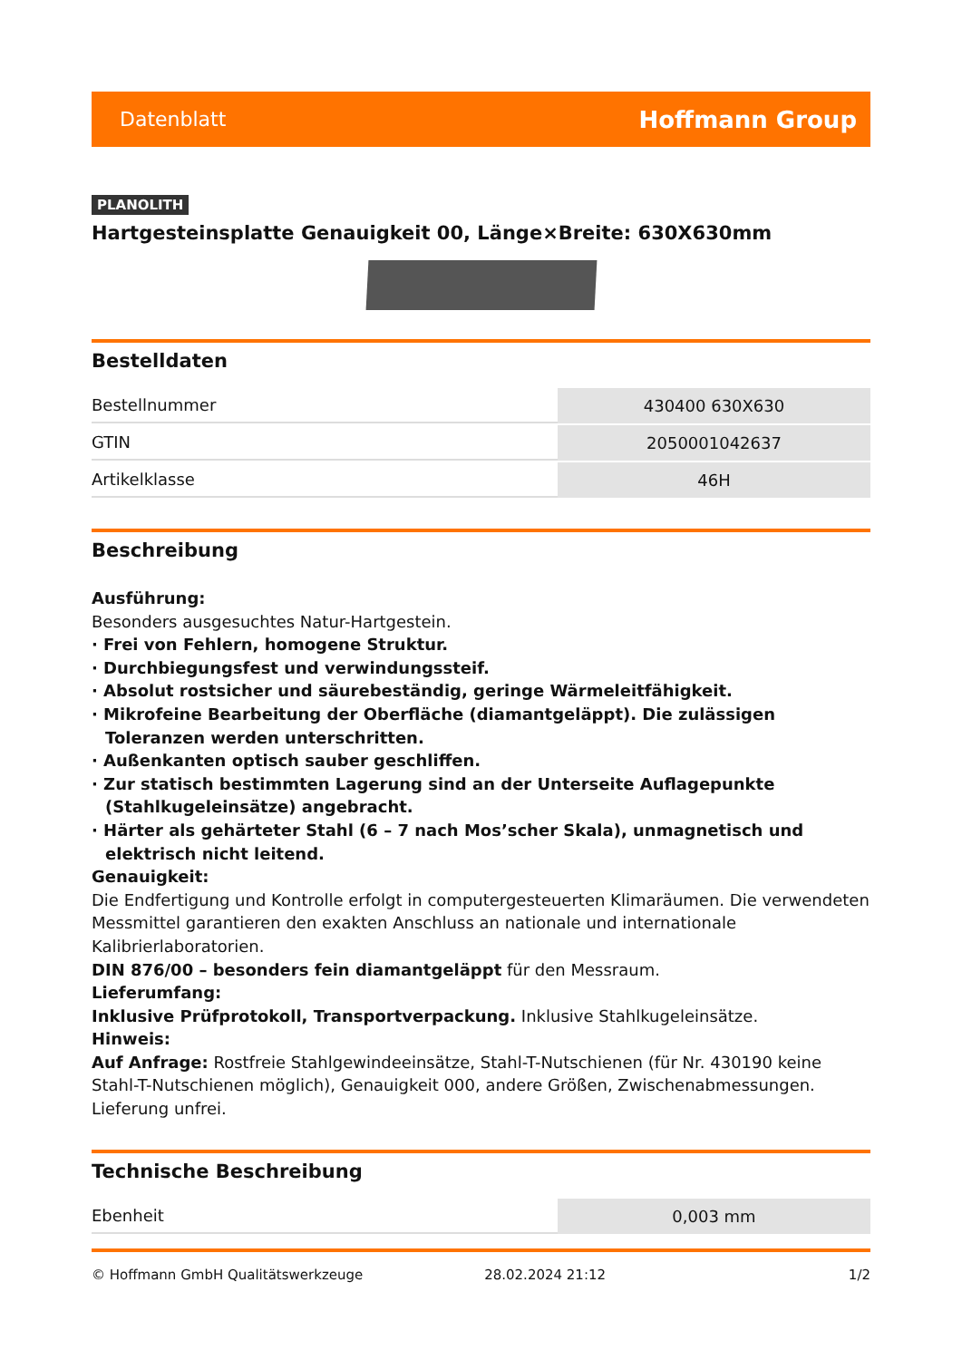Datenblatt Hoffmann Group
PLANOLITH
Hartgesteinsplatte Genauigkeit 00, Länge×Breite: 630X630mm
Bestelldaten
| Bestellnummer | 430400 630X630 |
| GTIN | 2050001042637 |
| Artikelklasse | 46H |
Beschreibung
Ausführung:
Besonders ausgesuchtes Natur-Hartgestein.
· Frei von Fehlern, homogene Struktur.
· Durchbiegungsfest und verwindungssteif.
· Absolut rostsicher und säurebeständig, geringe Wärmeleitfähigkeit.
· Mikrofeine Bearbeitung der Oberfläche (diamantgeläppt). Die zulässigen Toleranzen werden unterschritten.
· Außenkanten optisch sauber geschliffen.
· Zur statisch bestimmten Lagerung sind an der Unterseite Auflagepunkte (Stahlkugeleinsätze) angebracht.
· Härter als gehärteter Stahl (6 – 7 nach Mos’scher Skala), unmagnetisch und elektrisch nicht leitend.
Genauigkeit:
Die Endfertigung und Kontrolle erfolgt in computergesteuerten Klimaräumen. Die verwendeten Messmittel garantieren den exakten Anschluss an nationale und internationale Kalibrierlaboratorien.
DIN 876/00 – besonders fein diamantgeläppt für den Messraum.
Lieferumfang:
Inklusive Prüfprotokoll, Transportverpackung. Inklusive Stahlkugeleinsätze.
Hinweis:
Auf Anfrage: Rostfreie Stahlgewindeeinsätze, Stahl-T-Nutschienen (für Nr. 430190 keine Stahl-T-Nutschienen möglich), Genauigkeit 000, andere Größen, Zwischenabmessungen. Lieferung unfrei.
Technische Beschreibung
| Ebenheit | 0,003 mm |
© Hoffmann GmbH Qualitätswerkzeuge 28.02.2024 21:12 1/2